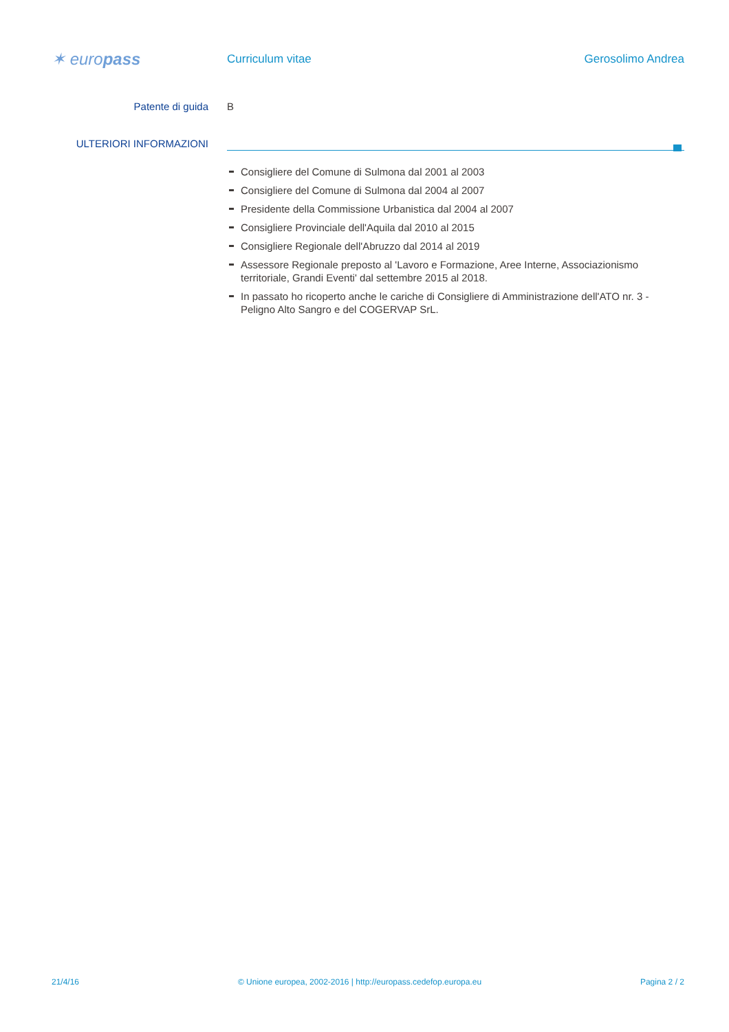✶ europass
Curriculum vitae Gerosolimo Andrea
Patente di guida B
ULTERIORI INFORMAZIONI
Consigliere del Comune di Sulmona dal 2001 al 2003
Consigliere del Comune di Sulmona dal 2004 al 2007
Presidente della Commissione Urbanistica dal 2004 al 2007
Consigliere Provinciale dell'Aquila dal 2010 al 2015
Consigliere Regionale dell'Abruzzo dal 2014 al 2019
Assessore Regionale preposto al 'Lavoro e Formazione, Aree Interne, Associazionismo territoriale, Grandi Eventi' dal settembre 2015 al 2018.
In passato ho ricoperto anche le cariche di Consigliere di Amministrazione dell'ATO nr. 3 - Peligno Alto Sangro e del COGERVAP SrL.
21/4/16 © Unione europea, 2002-2016 | http://europass.cedefop.europa.eu Pagina 2 / 2